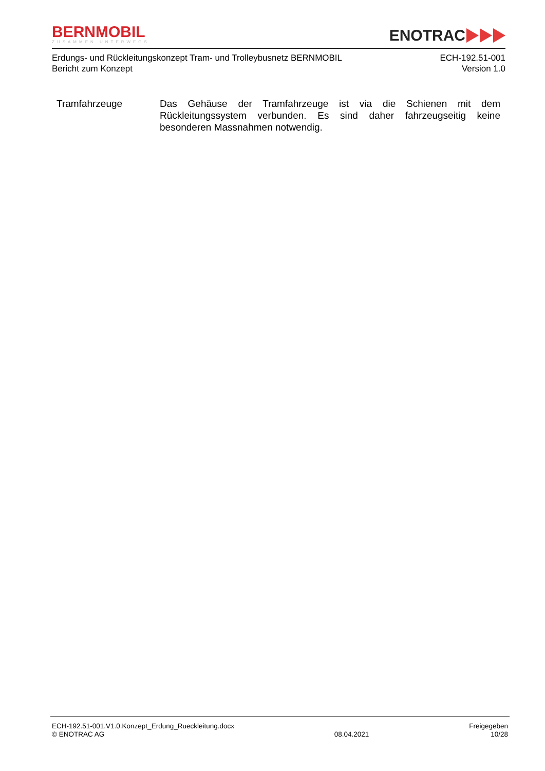BERNMOBIL
ZUSAMMEN UNTERWEGS
ENOTRAC
Erdungs- und Rückleitungskonzept Tram- und Trolleybusnetz BERNMOBIL
Bericht zum Konzept
ECH-192.51-001
Version 1.0
Tramfahrzeuge Das Gehäuse der Tramfahrzeuge ist via die Schienen mit dem Rückleitungssystem verbunden. Es sind daher fahrzeugseitig keine besonderen Massnahmen notwendig.
ECH-192.51-001.V1.0.Konzept_Erdung_Rueckleitung.docx
© ENOTRAC AG
08.04.2021 Freigegeben
10/28